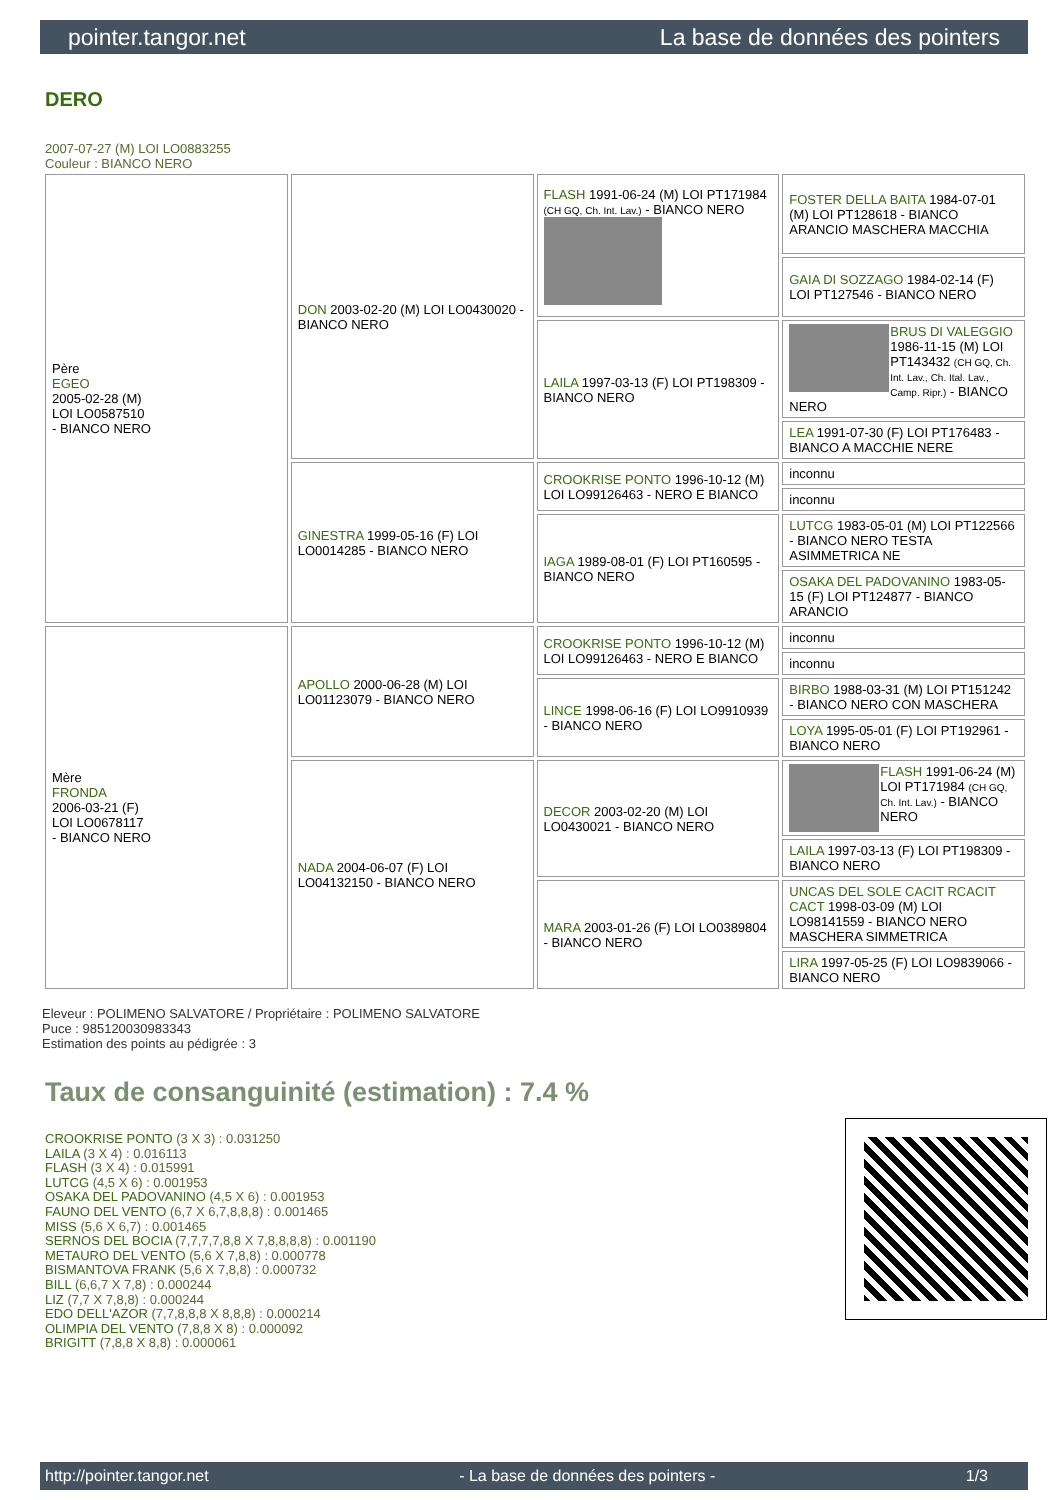pointer.tangor.net La base de données des pointers
DERO
2007-07-27 (M) LOI LO0883255
Couleur : BIANCO NERO
| Père EGEO 2005-02-28 (M) LOI LO0587510 - BIANCO NERO | DON 2003-02-20 (M) LOI LO0430020 - BIANCO NERO | FLASH 1991-06-24 (M) LOI PT171984 (CH GQ, Ch. Int. Lav.) - BIANCO NERO | FOSTER DELLA BAITA 1984-07-01 (M) LOI PT128618 - BIANCO ARANCIO MASCHERA MACCHIA |
| | | | GAIA DI SOZZAGO 1984-02-14 (F) LOI PT127546 - BIANCO NERO |
| | | LAILA 1997-03-13 (F) LOI PT198309 - BIANCO NERO | BRUS DI VALEGGIO 1986-11-15 (M) LOI PT143432 (CH GQ, Ch. Int. Lav., Ch. Ital. Lav., Camp. Ripr.) - BIANCO NERO |
| | | | LEA 1991-07-30 (F) LOI PT176483 - BIANCO A MACCHIE NERE |
| | GINESTRA 1999-05-16 (F) LOI LO0014285 - BIANCO NERO | CROOKRISE PONTO 1996-10-12 (M) LOI LO99126463 - NERO E BIANCO | inconnu |
| | | | inconnu |
| | | IAGA 1989-08-01 (F) LOI PT160595 - BIANCO NERO | LUTCG 1983-05-01 (M) LOI PT122566 - BIANCO NERO TESTA ASIMMETRICA NE |
| | | | OSAKA DEL PADOVANINO 1983-05-15 (F) LOI PT124877 - BIANCO ARANCIO |
| Mère FRONDA 2006-03-21 (F) LOI LO0678117 - BIANCO NERO | APOLLO 2000-06-28 (M) LOI LO01123079 - BIANCO NERO | CROOKRISE PONTO 1996-10-12 (M) LOI LO99126463 - NERO E BIANCO | inconnu |
| | | | inconnu |
| | | LINCE 1998-06-16 (F) LOI LO9910939 - BIANCO NERO | BIRBO 1988-03-31 (M) LOI PT151242 - BIANCO NERO CON MASCHERA |
| | | | LOYA 1995-05-01 (F) LOI PT192961 - BIANCO NERO |
| | NADA 2004-06-07 (F) LOI LO04132150 - BIANCO NERO | DECOR 2003-02-20 (M) LOI LO0430021 - BIANCO NERO | FLASH 1991-06-24 (M) LOI PT171984 (CH GQ, Ch. Int. Lav.) - BIANCO NERO |
| | | | LAILA 1997-03-13 (F) LOI PT198309 - BIANCO NERO |
| | | MARA 2003-01-26 (F) LOI LO0389804 - BIANCO NERO | UNCAS DEL SOLE CACIT RCACIT CACT 1998-03-09 (M) LOI LO98141559 - BIANCO NERO MASCHERA SIMMETRICA |
| | | | LIRA 1997-05-25 (F) LOI LO9839066 - BIANCO NERO |
Eleveur : POLIMENO SALVATORE / Propriétaire : POLIMENO SALVATORE
Puce : 985120030983343
Estimation des points au pédigrée : 3
Taux de consanguinité (estimation) : 7.4 %
CROOKRISE PONTO (3 X 3) : 0.031250
LAILA (3 X 4) : 0.016113
FLASH (3 X 4) : 0.015991
LUTCG (4,5 X 6) : 0.001953
OSAKA DEL PADOVANINO (4,5 X 6) : 0.001953
FAUNO DEL VENTO (6,7 X 6,7,8,8,8) : 0.001465
MISS (5,6 X 6,7) : 0.001465
SERNOS DEL BOCIA (7,7,7,7,8,8 X 7,8,8,8,8) : 0.001190
METAURO DEL VENTO (5,6 X 7,8,8) : 0.000778
BISMANTOVA FRANK (5,6 X 7,8,8) : 0.000732
BILL (6,6,7 X 7,8) : 0.000244
LIZ (7,7 X 7,8,8) : 0.000244
EDO DELL'AZOR (7,7,8,8,8 X 8,8,8) : 0.000214
OLIMPIA DEL VENTO (7,8,8 X 8) : 0.000092
BRIGITT (7,8,8 X 8,8) : 0.000061
http://pointer.tangor.net - La base de données des pointers - 1/3